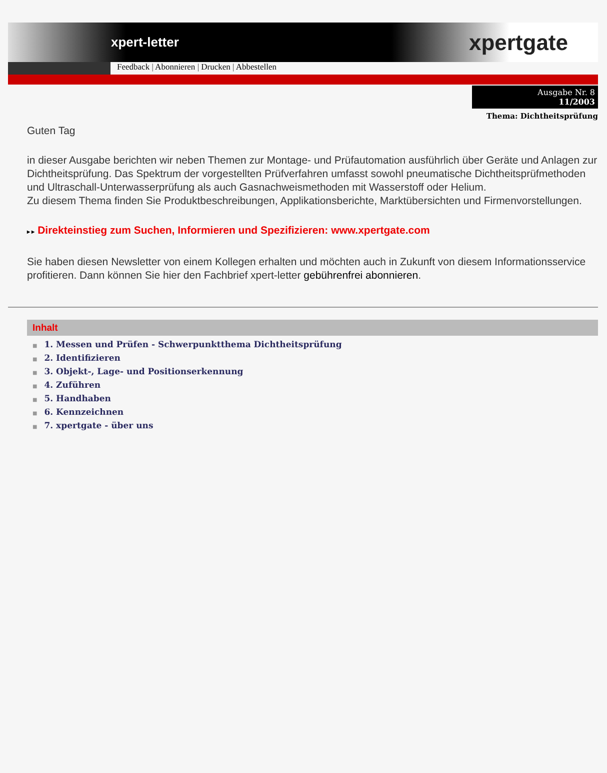xpert-letter xpertgate
Feedback | Abonnieren | Drucken | Abbestellen
Ausgabe Nr. 8
11/2003
Thema: Dichtheitsprüfung
Guten Tag
in dieser Ausgabe berichten wir neben Themen zur Montage- und Prüfautomation ausführlich über Geräte und Anlagen zur Dichtheitsprüfung. Das Spektrum der vorgestellten Prüfverfahren umfasst sowohl pneumatische Dichtheitsprüfmethoden und Ultraschall-Unterwasserprüfung als auch Gasnachweismethoden mit Wasserstoff oder Helium.
Zu diesem Thema finden Sie Produktbeschreibungen, Applikationsberichte, Marktübersichten und Firmenvorstellungen.
▸ ▸ Direkteinstieg zum Suchen, Informieren und Spezifizieren: www.xpertgate.com
Sie haben diesen Newsletter von einem Kollegen erhalten und möchten auch in Zukunft von diesem Informationsservice profitieren. Dann können Sie hier den Fachbrief xpert-letter gebührenfrei abonnieren.
Inhalt
■ 1. Messen und Prüfen - Schwerpunktthema Dichtheitsprüfung
■ 2. Identifizieren
■ 3. Objekt-, Lage- und Positionserkennung
■ 4. Zuführen
■ 5. Handhaben
■ 6. Kennzeichnen
■ 7. xpertgate - über uns